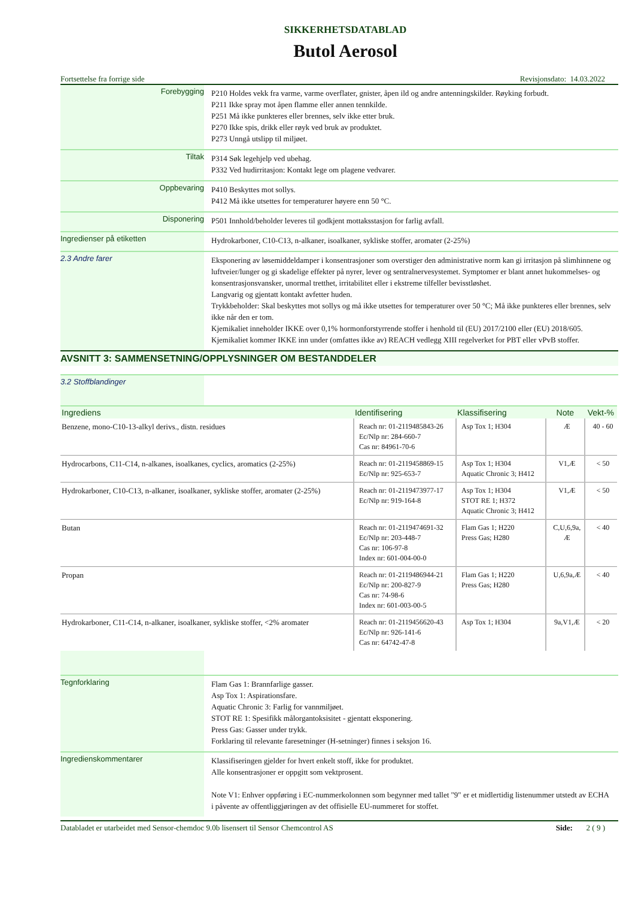SIKKERHETSDATABLAD
Butol Aerosol
Fortsettelse fra forrige side Revisjonsdato: 14.03.2022
Forebygging
P210 Holdes vekk fra varme, varme overflater, gnister, åpen ild og andre antenningskilder. Røyking forbudt.
P211 Ikke spray mot åpen flamme eller annen tennkilde.
P251 Må ikke punkteres eller brennes, selv ikke etter bruk.
P270 Ikke spis, drikk eller røyk ved bruk av produktet.
P273 Unngå utslipp til miljøet.
Tiltak
P314 Søk legehjelp ved ubehag.
P332 Ved hudirritasjon: Kontakt lege om plagene vedvarer.
Oppbevaring
P410 Beskyttes mot sollys.
P412 Må ikke utsettes for temperaturer høyere enn 50 °C.
Disponering
P501 Innhold/beholder leveres til godkjent mottaksstasjon for farlig avfall.
Ingredienser på etiketten
Hydrokarboner, C10-C13, n-alkaner, isoalkaner, sykliske stoffer, aromater (2-25%)
2.3 Andre farer
Eksponering av løsemiddeldamper i konsentrasjoner som overstiger den administrative norm kan gi irritasjon på slimhinnene og luftveier/lunger og gi skadelige effekter på nyrer, lever og sentralnervesystemet. Symptomer er blant annet hukommelses- og konsentrasjonsvansker, unormal tretthet, irritabilitet eller i ekstreme tilfeller bevisstløshet.
Langvarig og gjentatt kontakt avfetter huden.
Trykkbeholder: Skal beskyttes mot sollys og må ikke utsettes for temperaturer over 50 °C; Må ikke punkteres eller brennes, selv ikke når den er tom.
Kjemikaliet inneholder IKKE over 0,1% hormonforstyrrende stoffer i henhold til (EU) 2017/2100 eller (EU) 2018/605.
Kjemikaliet kommer IKKE inn under (omfattes ikke av) REACH vedlegg XIII regelverket for PBT eller vPvB stoffer.
AVSNITT 3: SAMMENSETNING/OPPLYSNINGER OM BESTANDDELER
3.2 Stoffblandinger
| Ingrediens | Identifisering | Klassifisering | Note | Vekt-% |
| --- | --- | --- | --- | --- |
| Benzene, mono-C10-13-alkyl derivs., distn. residues | Reach nr: 01-2119485843-26 Ec/Nlp nr: 284-660-7 Cas nr: 84961-70-6 | Asp Tox 1; H304 | Æ | 40 - 60 |
| Hydrocarbons, C11-C14, n-alkanes, isoalkanes, cyclics, aromatics (2-25%) | Reach nr: 01-2119458869-15 Ec/Nlp nr: 925-653-7 | Asp Tox 1; H304 Aquatic Chronic 3; H412 | V1,Æ | < 50 |
| Hydrokarboner, C10-C13, n-alkaner, isoalkaner, sykliske stoffer, aromater (2-25%) | Reach nr: 01-2119473977-17 Ec/Nlp nr: 919-164-8 | Asp Tox 1; H304 STOT RE 1; H372 Aquatic Chronic 3; H412 | V1,Æ | < 50 |
| Butan | Reach nr: 01-2119474691-32 Ec/Nlp nr: 203-448-7 Cas nr: 106-97-8 Index nr: 601-004-00-0 | Flam Gas 1; H220 Press Gas; H280 | C,U,6,9a, Æ | < 40 |
| Propan | Reach nr: 01-2119486944-21 Ec/Nlp nr: 200-827-9 Cas nr: 74-98-6 Index nr: 601-003-00-5 | Flam Gas 1; H220 Press Gas; H280 | U,6,9a,Æ | < 40 |
| Hydrokarboner, C11-C14, n-alkaner, isoalkaner, sykliske stoffer, <2% aromater | Reach nr: 01-2119456620-43 Ec/Nlp nr: 926-141-6 Cas nr: 64742-47-8 | Asp Tox 1; H304 | 9a,V1,Æ | < 20 |
Tegnforklaring
Flam Gas 1: Brannfarlige gasser.
Asp Tox 1: Aspirationsfare.
Aquatic Chronic 3: Farlig for vannmiljøet.
STOT RE 1: Spesifikk målorgantoksisitet - gjentatt eksponering.
Press Gas: Gasser under trykk.
Forklaring til relevante faresetninger (H-setninger) finnes i seksjon 16.
Ingredienskommentarer
Klassifiseringen gjelder for hvert enkelt stoff, ikke for produktet.
Alle konsentrasjoner er oppgitt som vektprosent.
Note V1: Enhver oppføring i EC-nummerkolonnen som begynner med tallet "9" er et midlertidig listenummer utstedt av ECHA i påvente av offentliggjøringen av det offisielle EU-nummeret for stoffet.
Databladet er utarbeidet med Sensor-chemdoc 9.0b lisensert til Sensor Chemcontrol AS Side: 2 ( 9 )